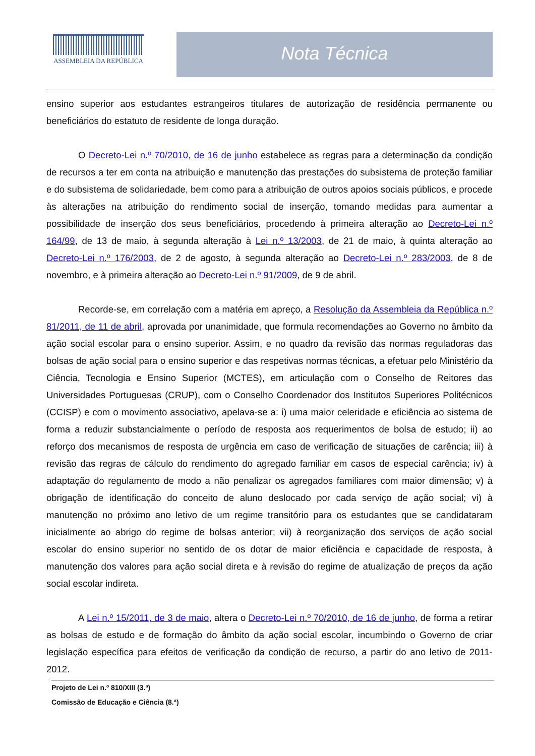ASSEMBLEIA DA REPÚBLICA Nota Técnica
ensino superior aos estudantes estrangeiros titulares de autorização de residência permanente ou beneficiários do estatuto de residente de longa duração.
O Decreto-Lei n.º 70/2010, de 16 de junho estabelece as regras para a determinação da condição de recursos a ter em conta na atribuição e manutenção das prestações do subsistema de proteção familiar e do subsistema de solidariedade, bem como para a atribuição de outros apoios sociais públicos, e procede às alterações na atribuição do rendimento social de inserção, tomando medidas para aumentar a possibilidade de inserção dos seus beneficiários, procedendo à primeira alteração ao Decreto-Lei n.º 164/99, de 13 de maio, à segunda alteração à Lei n.º 13/2003, de 21 de maio, à quinta alteração ao Decreto-Lei n.º 176/2003, de 2 de agosto, à segunda alteração ao Decreto-Lei n.º 283/2003, de 8 de novembro, e à primeira alteração ao Decreto-Lei n.º 91/2009, de 9 de abril.
Recorde-se, em correlação com a matéria em apreço, a Resolução da Assembleia da República n.º 81/2011, de 11 de abril, aprovada por unanimidade, que formula recomendações ao Governo no âmbito da ação social escolar para o ensino superior. Assim, e no quadro da revisão das normas reguladoras das bolsas de ação social para o ensino superior e das respetivas normas técnicas, a efetuar pelo Ministério da Ciência, Tecnologia e Ensino Superior (MCTES), em articulação com o Conselho de Reitores das Universidades Portuguesas (CRUP), com o Conselho Coordenador dos Institutos Superiores Politécnicos (CCISP) e com o movimento associativo, apelava-se a: i) uma maior celeridade e eficiência ao sistema de forma a reduzir substancialmente o período de resposta aos requerimentos de bolsa de estudo; ii) ao reforço dos mecanismos de resposta de urgência em caso de verificação de situações de carência; iii) à revisão das regras de cálculo do rendimento do agregado familiar em casos de especial carência; iv) à adaptação do regulamento de modo a não penalizar os agregados familiares com maior dimensão; v) à obrigação de identificação do conceito de aluno deslocado por cada serviço de ação social; vi) à manutenção no próximo ano letivo de um regime transitório para os estudantes que se candidataram inicialmente ao abrigo do regime de bolsas anterior; vii) à reorganização dos serviços de ação social escolar do ensino superior no sentido de os dotar de maior eficiência e capacidade de resposta, à manutenção dos valores para ação social direta e à revisão do regime de atualização de preços da ação social escolar indireta.
A Lei n.º 15/2011, de 3 de maio, altera o Decreto-Lei n.º 70/2010, de 16 de junho, de forma a retirar as bolsas de estudo e de formação do âmbito da ação social escolar, incumbindo o Governo de criar legislação específica para efeitos de verificação da condição de recurso, a partir do ano letivo de 2011-2012.
Projeto de Lei n.º 810/XIII (3.ª)
Comissão de Educação e Ciência (8.ª)